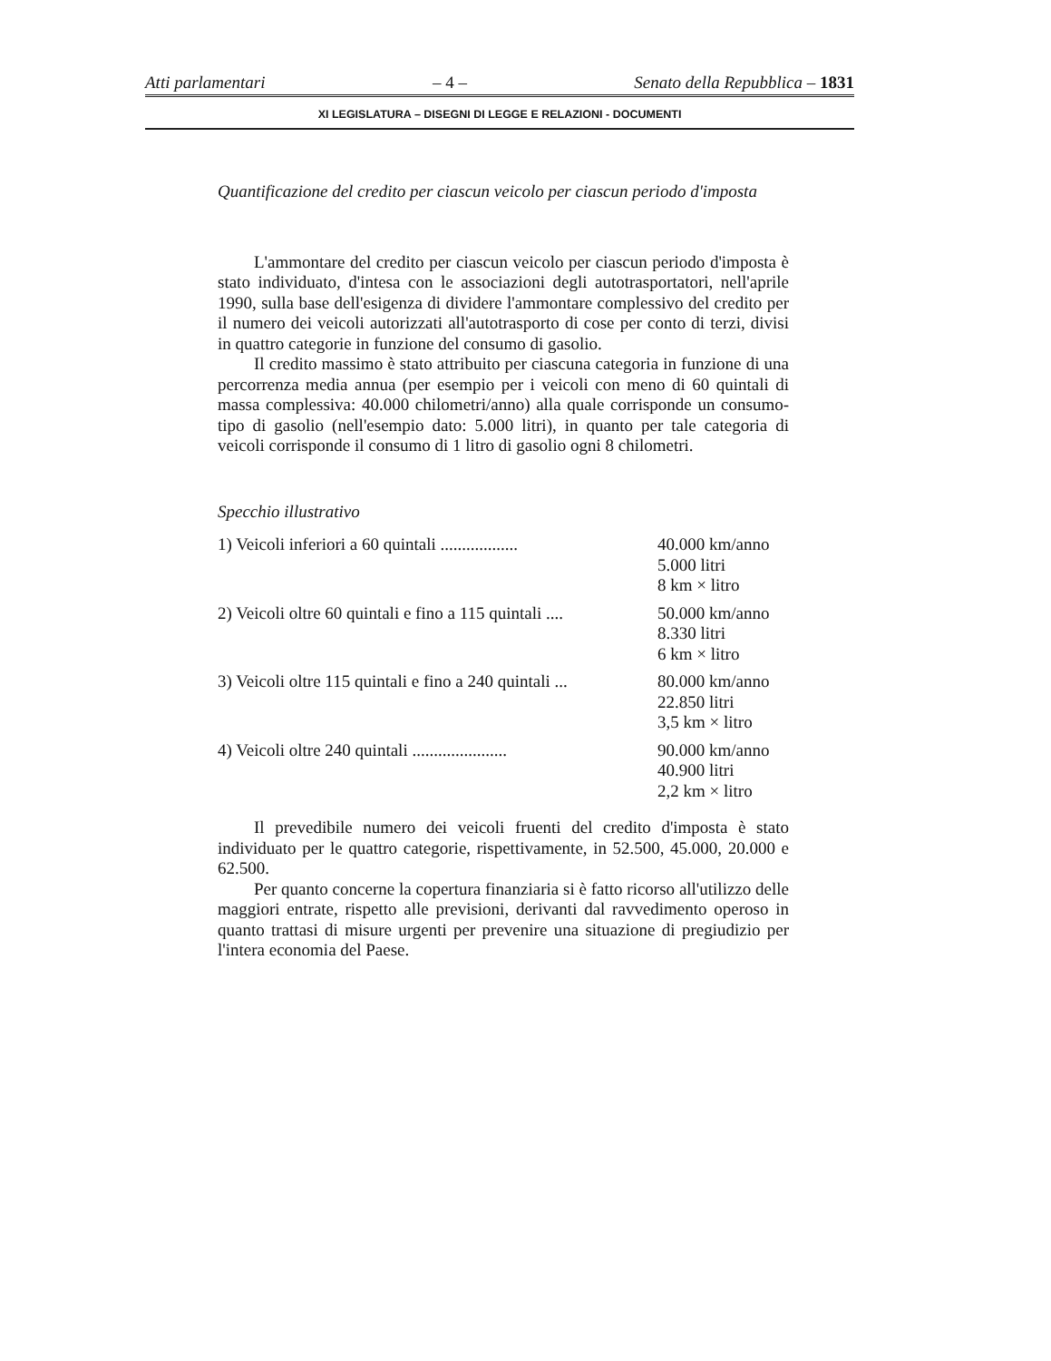Atti parlamentari – 4 – Senato della Repubblica – 1831
XI LEGISLATURA – DISEGNI DI LEGGE E RELAZIONI - DOCUMENTI
Quantificazione del credito per ciascun veicolo per ciascun periodo d'imposta
L'ammontare del credito per ciascun veicolo per ciascun periodo d'imposta è stato individuato, d'intesa con le associazioni degli autotrasportatori, nell'aprile 1990, sulla base dell'esigenza di dividere l'ammontare complessivo del credito per il numero dei veicoli autorizzati all'autotrasporto di cose per conto di terzi, divisi in quattro categorie in funzione del consumo di gasolio.
Il credito massimo è stato attribuito per ciascuna categoria in funzione di una percorrenza media annua (per esempio per i veicoli con meno di 60 quintali di massa complessiva: 40.000 chilometri/anno) alla quale corrisponde un consumo-tipo di gasolio (nell'esempio dato: 5.000 litri), in quanto per tale categoria di veicoli corrisponde il consumo di 1 litro di gasolio ogni 8 chilometri.
Specchio illustrativo
| 1) Veicoli inferiori a 60 quintali .................. | 40.000 km/anno 5.000 litri 8 km × litro |
| 2) Veicoli oltre 60 quintali e fino a 115 quintali .... | 50.000 km/anno 8.330 litri 6 km × litro |
| 3) Veicoli oltre 115 quintali e fino a 240 quintali ... | 80.000 km/anno 22.850 litri 3,5 km × litro |
| 4) Veicoli oltre 240 quintali ...................... | 90.000 km/anno 40.900 litri 2,2 km × litro |
Il prevedibile numero dei veicoli fruenti del credito d'imposta è stato individuato per le quattro categorie, rispettivamente, in 52.500, 45.000, 20.000 e 62.500.
Per quanto concerne la copertura finanziaria si è fatto ricorso all'utilizzo delle maggiori entrate, rispetto alle previsioni, derivanti dal ravvedimento operoso in quanto trattasi di misure urgenti per prevenire una situazione di pregiudizio per l'intera economia del Paese.